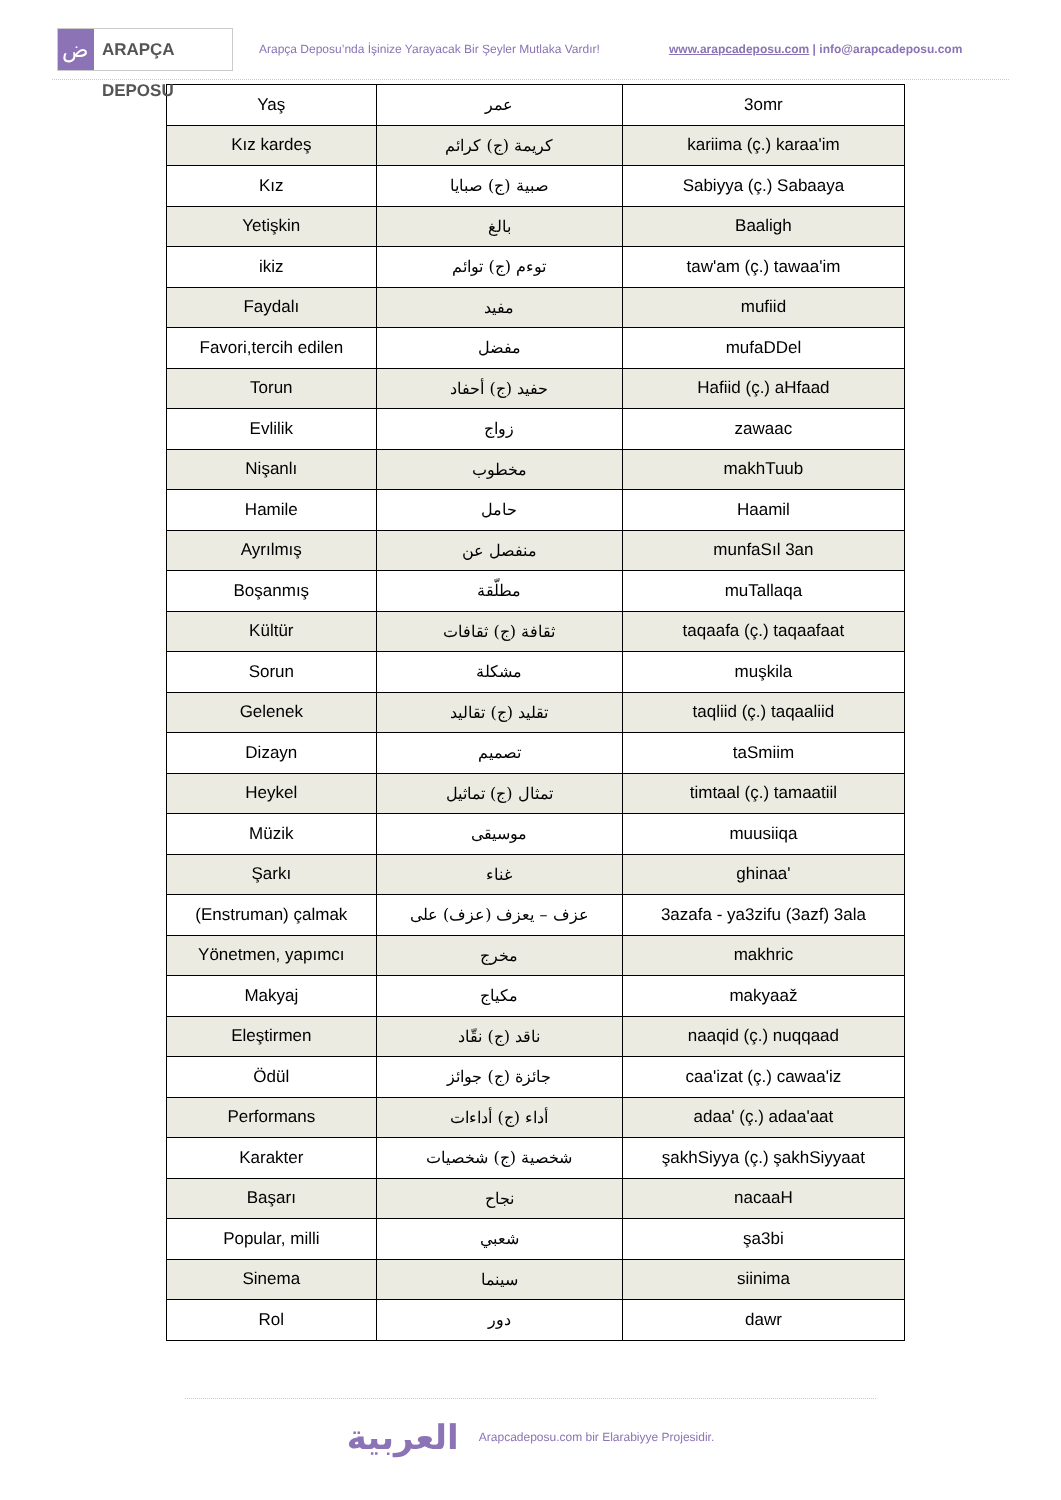ض
ARAPÇA DEPOSU
Arapça Deposu’nda İşinize Yarayacak Bir Şeyler Mutlaka Vardır!
www.arapcadeposu.com | info@arapcadeposu.com
| Yaş | عمر | 3omr |
| Kız kardeş | كريمة (ج) كرائم | kariima (ç.) karaa'im |
| Kız | صبية (ج) صبايا | Sabiyya (ç.) Sabaaya |
| Yetişkin | بالغ | Baaligh |
| ikiz | توءم (ج) توائم | taw'am (ç.) tawaa'im |
| Faydalı | مفيد | mufiid |
| Favori,tercih edilen | مفضل | mufaDDel |
| Torun | حفيد (ج) أحفاد | Hafiid (ç.) aHfaad |
| Evlilik | زواج | zawaac |
| Nişanlı | مخطوب | makhTuub |
| Hamile | حامل | Haamil |
| Ayrılmış | منفصل عن | munfaSıl 3an |
| Boşanmış | مطلّقة | muTallaqa |
| Kültür | ثقافة (ج) ثقافات | taqaafa (ç.) taqaafaat |
| Sorun | مشكلة | muşkila |
| Gelenek | تقليد (ج) تقاليد | taqliid (ç.) taqaaliid |
| Dizayn | تصميم | taSmiim |
| Heykel | تمثال (ج) تماثيل | timtaal (ç.) tamaatiil |
| Müzik | موسيقى | muusiiqa |
| Şarkı | غناء | ghinaa' |
| (Enstruman) çalmak | عزف – يعزف (عزف) على | 3azafa - ya3zifu (3azf) 3ala |
| Yönetmen, yapımcı | مخرج | makhric |
| Makyaj | مكياج | makyaaž |
| Eleştirmen | ناقد (ج) نقّاد | naaqid (ç.) nuqqaad |
| Ödül | جائزة (ج) جوائز | caa'izat (ç.) cawaa'iz |
| Performans | أداء (ج) أداءات | adaa' (ç.) adaa'aat |
| Karakter | شخصية (ج) شخصيات | şakhSiyya (ç.) şakhSiyyaat |
| Başarı | نجاح | nacaaH |
| Popular, milli | شعبي | şa3bi |
| Sinema | سينما | siinima |
| Rol | دور | dawr |
العربية Arapcadeposu.com bir Elarabiyye Projesidir.